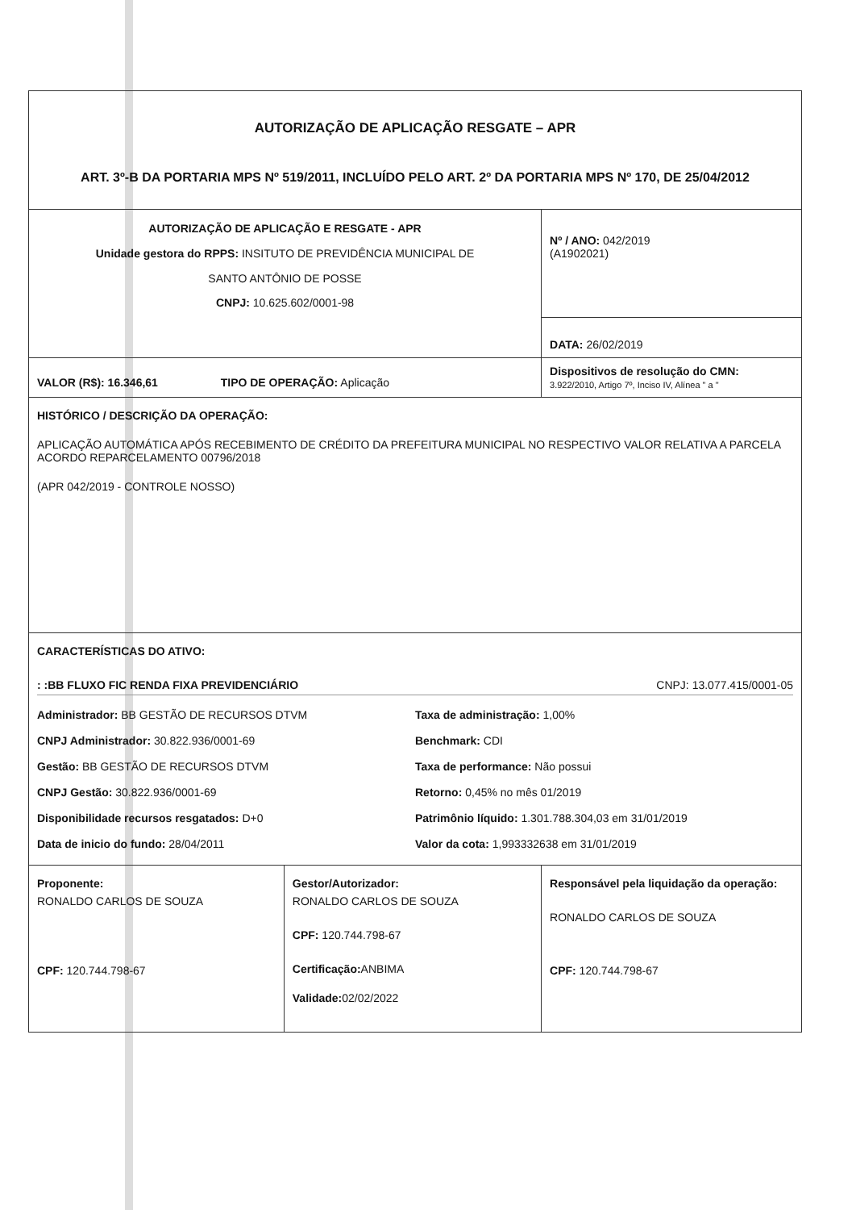| AUTORIZAÇÃO DE APLICAÇÃO RESGATE – APR ART. 3º-B DA PORTARIA MPS Nº 519/2011, INCLUÍDO PELO ART. 2º DA PORTARIA MPS Nº 170, DE 25/04/2012 | | |
| AUTORIZAÇÃO DE APLICAÇÃO E RESGATE - APR Unidade gestora do RPPS: INSITUTO DE PREVIDÊNCIA MUNICIPAL DE SANTO ANTÔNIO DE POSSE CNPJ: 10.625.602/0001-98 | | Nº / ANO: 042/2019 (A1902021) |
| | | DATA: 26/02/2019 |
| VALOR (R$): 16.346,61 TIPO DE OPERAÇÃO: Aplicação | | Dispositivos de resolução do CMN: 3.922/2010, Artigo 7º, Inciso IV, Alínea " a " |
| HISTÓRICO / DESCRIÇÃO DA OPERAÇÃO: APLICAÇÃO AUTOMÁTICA APÓS RECEBIMENTO DE CRÉDITO DA PREFEITURA MUNICIPAL NO RESPECTIVO VALOR RELATIVA A PARCELA ACORDO REPARCELAMENTO 00796/2018 (APR 042/2019 - CONTROLE NOSSO) | | |
| CARACTERÍSTICAS DO ATIVO: : :BB FLUXO FIC RENDA FIXA PREVIDENCIÁRIO CNPJ: 13.077.415/0001-05 Administrador: BB GESTÃO DE RECURSOS DTVM Taxa de administração: 1,00% CNPJ Administrador: 30.822.936/0001-69 Benchmark: CDI Gestão: BB GESTÃO DE RECURSOS DTVM Taxa de performance: Não possui CNPJ Gestão: 30.822.936/0001-69 Retorno: 0,45% no mês 01/2019 Disponibilidade recursos resgatados: D+0 Patrimônio líquido: 1.301.788.304,03 em 31/01/2019 Data de inicio do fundo: 28/04/2011 Valor da cota: 1,993332638 em 31/01/2019 | | |
| Proponente: RONALDO CARLOS DE SOUZA CPF: 120.744.798-67 | Gestor/Autorizador: RONALDO CARLOS DE SOUZA CPF: 120.744.798-67 Certificação: ANBIMA Validade: 02/02/2022 | Responsável pela liquidação da operação: RONALDO CARLOS DE SOUZA CPF: 120.744.798-67 |